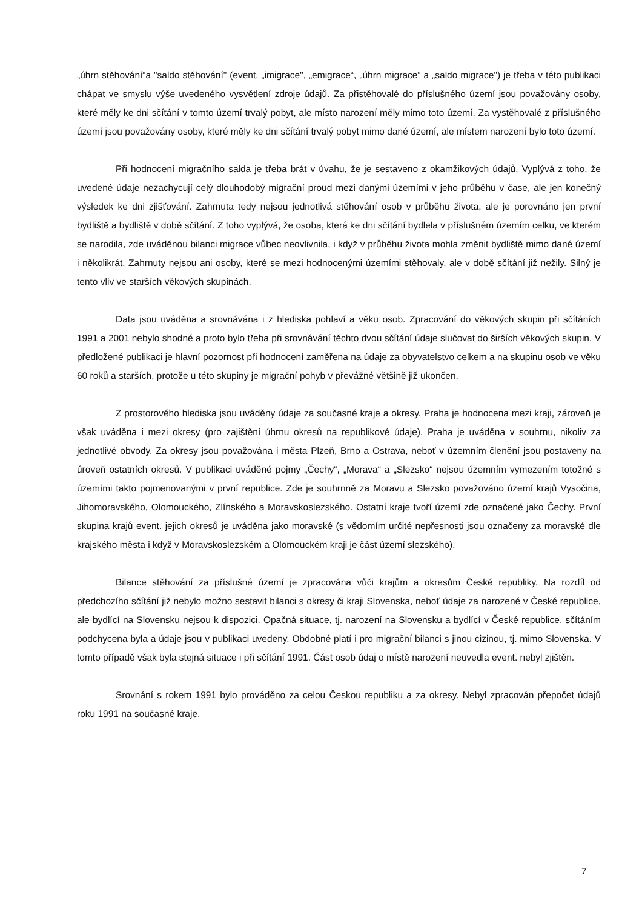„úhrn stěhování“a "saldo stěhování" (event. „imigrace", „emigrace“, „úhrn migrace“ a „saldo migrace") je třeba v této publikaci chápat ve smyslu výše uvedeného vysvětlení zdroje údajů. Za přistěhovalé do příslušného území jsou považovány osoby, které měly ke dni sčítání v tomto území trvalý pobyt, ale místo narození měly mimo toto území. Za vystěhovalé z příslušného území jsou považovány osoby, které měly ke dni sčítání trvalý pobyt mimo dané území, ale místem narození bylo toto území.
Při hodnocení migračního salda je třeba brát v úvahu, že je sestaveno z okamžikových údajů. Vyplývá z toho, že uvedené údaje nezachycují celý dlouhodobý migrační proud mezi danými územími v jeho průběhu v čase, ale jen konečný výsledek ke dni zjišťování. Zahrnuta tedy nejsou jednotlivá stěhování osob v průběhu života, ale je porovnáno jen první bydliště a bydliště v době sčítání. Z toho vyplývá, že osoba, která ke dni sčítání bydlela v příslušném územím celku, ve kterém se narodila, zde uváděnou bilanci migrace vůbec neovlivnila, i když v průběhu života mohla změnit bydliště mimo dané území i několikrát. Zahrnuty nejsou ani osoby, které se mezi hodnocenými územími stěhovaly, ale v době sčítání již nežily. Silný je tento vliv ve starších věkových skupinách.
Data jsou uváděna a srovnávána i z hlediska pohlaví a věku osob. Zpracování do věkových skupin při sčítáních 1991 a 2001 nebylo shodné a proto bylo třeba při srovnávání těchto dvou sčítání údaje slučovat do širších věkových skupin. V předložené publikaci je hlavní pozornost při hodnocení zaměřena na údaje za obyvatelstvo celkem a na skupinu osob ve věku 60 roků a starších, protože u této skupiny je migrační pohyb v převážné většině již ukončen.
Z prostorového hlediska jsou uváděny údaje za současné kraje a okresy. Praha je hodnocena mezi kraji, zároveň je však uváděna i mezi okresy (pro zajištění úhrnu okresů na republikové údaje). Praha je uváděna v souhrnu, nikoliv za jednotlivé obvody. Za okresy jsou považována i města Plzeň, Brno a Ostrava, neboť v územním členění jsou postaveny na úroveň ostatních okresů. V publikaci uváděné pojmy „Čechy“, „Morava“ a „Slezsko“ nejsou územním vymezením totožné s územími takto pojmenovanými v první republice. Zde je souhrnně za Moravu a Slezsko považováno území krajů Vysočina, Jihomoravského, Olomouckého, Zlínského a Moravskoslezského. Ostatní kraje tvoří území zde označené jako Čechy. První skupina krajů event. jejich okresů je uváděna jako moravské (s vědomím určité nepřesnosti jsou označeny za moravské dle krajského města i když v Moravskoslezském a Olomouckém kraji je část území slezského).
Bilance stěhování za příslušné území je zpracována vůči krajům a okresům České republiky. Na rozdíl od předchozího sčítání již nebylo možno sestavit bilanci s okresy či kraji Slovenska, neboť údaje za narozené v České republice, ale bydlící na Slovensku nejsou k dispozici. Opačná situace, tj. narození na Slovensku a bydlící v České republice, sčítáním podchycena byla a údaje jsou v publikaci uvedeny. Obdobné platí i pro migrační bilanci s jinou cizinou, tj. mimo Slovenska. V tomto případě však byla stejná situace i při sčítání 1991. Část osob údaj o místě narození neuvedla event. nebyl zjištěn.
Srovnání s rokem 1991 bylo prováděno za celou Českou republiku a za okresy. Nebyl zpracován přepočet údajů roku 1991 na současné kraje.
7